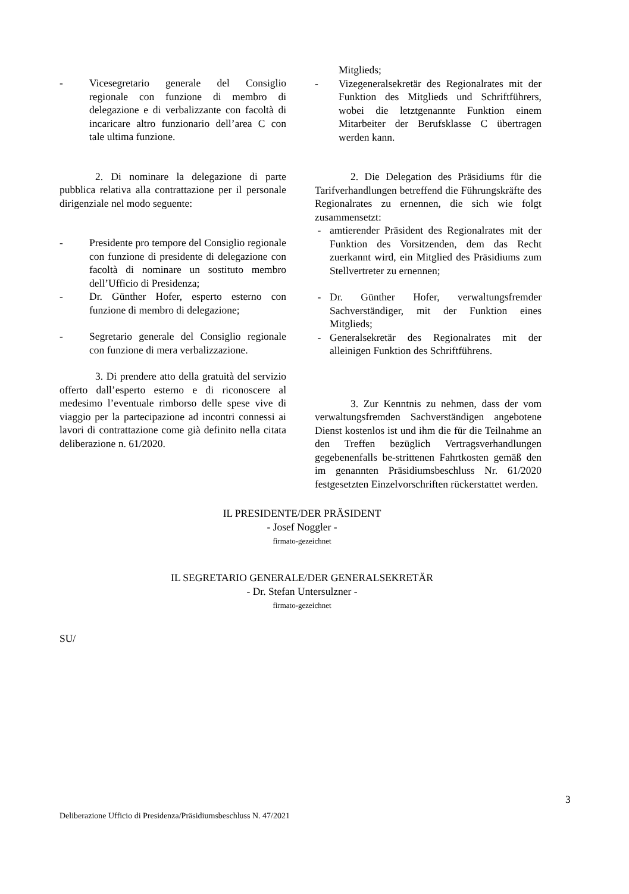- Vicesegretario generale del Consiglio regionale con funzione di membro di delegazione e di verbalizzante con facoltà di incaricare altro funzionario dell’area C con tale ultima funzione.
2. Di nominare la delegazione di parte pubblica relativa alla contrattazione per il personale dirigenziale nel modo seguente:
- Presidente pro tempore del Consiglio regionale con funzione di presidente di delegazione con facoltà di nominare un sostituto membro dell’Ufficio di Presidenza;
- Dr. Günther Hofer, esperto esterno con funzione di membro di delegazione;
- Segretario generale del Consiglio regionale con funzione di mera verbalizzazione.
3. Di prendere atto della gratuità del servizio offerto dall’esperto esterno e di riconoscere al medesimo l’eventuale rimborso delle spese vive di viaggio per la partecipazione ad incontri connessi ai lavori di contrattazione come già definito nella citata deliberazione n. 61/2020.
Mitglieds;
- Vizegeneralsekretär des Regionalrates mit der Funktion des Mitglieds und Schriftführers, wobei die letztgenannte Funktion einem Mitarbeiter der Berufsklasse C übertragen werden kann.
2. Die Delegation des Präsidiums für die Tarifverhandlungen betreffend die Führungskräfte des Regionalrates zu ernennen, die sich wie folgt zusammensetzt:
- amtierender Präsident des Regionalrates mit der Funktion des Vorsitzenden, dem das Recht zuerkannt wird, ein Mitglied des Präsidiums zum Stellvertreter zu ernennen;
- Dr. Günther Hofer, verwaltungsfremder Sachverständiger, mit der Funktion eines Mitglieds;
- Generalsekretär des Regionalrates mit der alleinigen Funktion des Schriftführens.
3. Zur Kenntnis zu nehmen, dass der vom verwaltungsfremden Sachverständigen angebotene Dienst kostenlos ist und ihm die für die Teilnahme an den Treffen bezüglich Vertragsverhandlungen gegebenenfalls be-strittenen Fahrtkosten gemäß den im genannten Präsidiumsbeschluss Nr. 61/2020 festgesetzten Einzelvorschriften rückerstattet werden.
IL PRESIDENTE/DER PRÄSIDENT
- Josef Noggler -
firmato-gezeichnet
IL SEGRETARIO GENERALE/DER GENERALSEKRETÄR
- Dr. Stefan Untersulzner -
firmato-gezeichnet
SU/
3
Deliberazione Ufficio di Presidenza/Präsidiumsbeschluss N. 47/2021